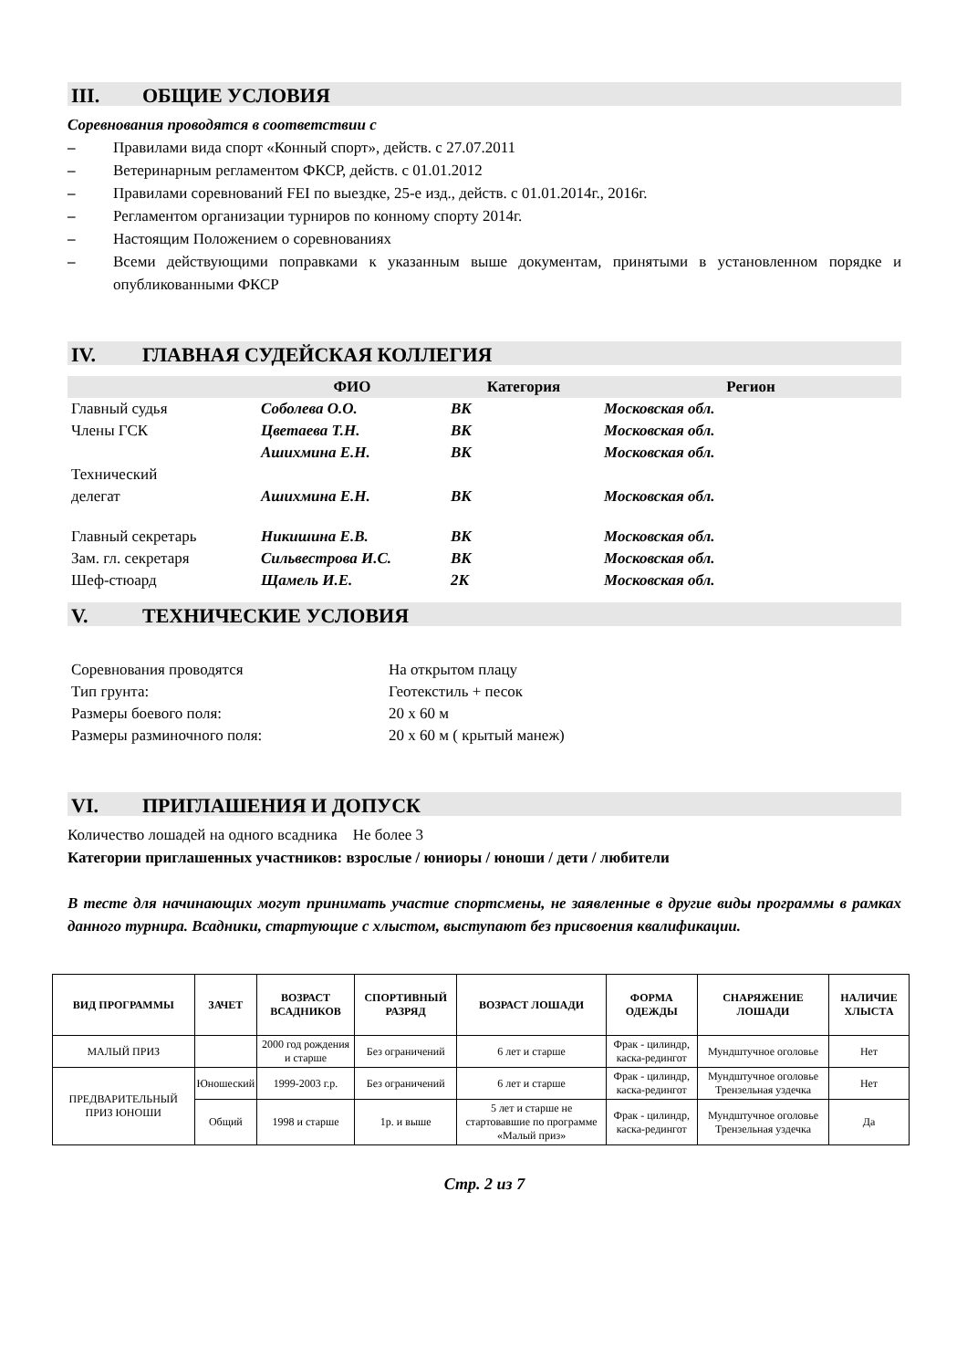III. ОБЩИЕ УСЛОВИЯ
Соревнования проводятся в соответствии с
– Правилами вида спорт «Конный спорт», действ. с 27.07.2011
– Ветеринарным регламентом ФКСР, действ. с 01.01.2012
– Правилами соревнований FEI по выездке, 25-е изд., действ. с 01.01.2014г., 2016г.
– Регламентом организации турниров по конному спорту 2014г.
– Настоящим Положением о соревнованиях
– Всеми действующими поправками к указанным выше документам, принятыми в установленном порядке и опубликованными ФКСР
IV. ГЛАВНАЯ СУДЕЙСКАЯ КОЛЛЕГИЯ
| | ФИО | Категория | Регион |
| --- | --- | --- | --- |
| Главный судья | Соболева О.О. | ВК | Московская обл. |
| Члены ГСК | Цветаева Т.Н. | ВК | Московская обл. |
| | Ашихмина Е.Н. | ВК | Московская обл. |
| Технический делегат | Ашихмина Е.Н. | ВК | Московская обл. |
| Главный секретарь | Никишина Е.В. | ВК | Московская обл. |
| Зам. гл. секретаря | Сильвестрова И.С. | ВК | Московская обл. |
| Шеф-стюард | Щамель И.Е. | 2К | Московская обл. |
V. ТЕХНИЧЕСКИЕ УСЛОВИЯ
| Соревнования проводятся | На открытом плацу |
| Тип грунта: | Геотекстиль + песок |
| Размеры боевого поля: | 20 х 60 м |
| Размеры разминочного поля: | 20 х 60 м ( крытый манеж) |
VI. ПРИГЛАШЕНИЯ И ДОПУСК
Количество лошадей на одного всадника Не более 3
Категории приглашенных участников: взрослые / юниоры / юноши / дети / любители
В тесте для начинающих могут принимать участие спортсмены, не заявленные в другие виды программы в рамках данного турнира. Всадники, стартующие с хлыстом, выступают без присвоения квалификации.
| ВИД ПРОГРАММЫ | ЗАЧЕТ | ВОЗРАСТ ВСАДНИКОВ | СПОРТИВНЫЙ РАЗРЯД | ВОЗРАСТ ЛОШАДИ | ФОРМА ОДЕЖДЫ | СНАРЯЖЕНИЕ ЛОШАДИ | НАЛИЧИЕ ХЛЫСТА |
| --- | --- | --- | --- | --- | --- | --- | --- |
| МАЛЫЙ ПРИЗ | | 2000 год рождения и старше | Без ограничений | 6 лет и старше | Фрак - цилиндр, каска-редингот | Мундштучное оголовье | Нет |
| ПРЕДВАРИТЕЛЬНЫЙ ПРИЗ ЮНОШИ | Юношеский | 1999-2003 г.р. | Без ограничений | 6 лет и старше | Фрак - цилиндр, каска-редингот | Мундштучное оголовье Трензельная уздечка | Нет |
| | Общий | 1998 и старше | 1р. и выше | 5 лет и старше не стартовавшие по программе «Малый приз» | Фрак - цилиндр, каска-редингот | Мундштучное оголовье Трензельная уздечка | Да |
Стр. 2 из 7